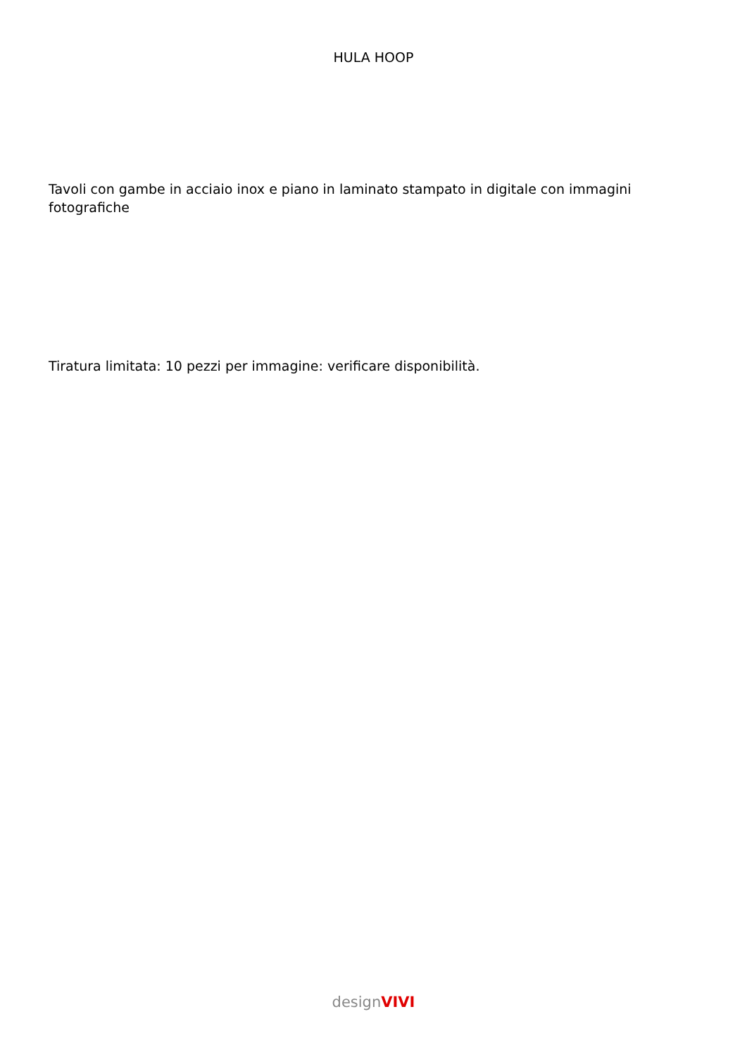HULA HOOP
Tavoli con gambe in acciaio inox e piano in laminato stampato in digitale con immagini fotografiche
Tiratura limitata: 10 pezzi per immagine: verificare disponibilità.
design VIVI